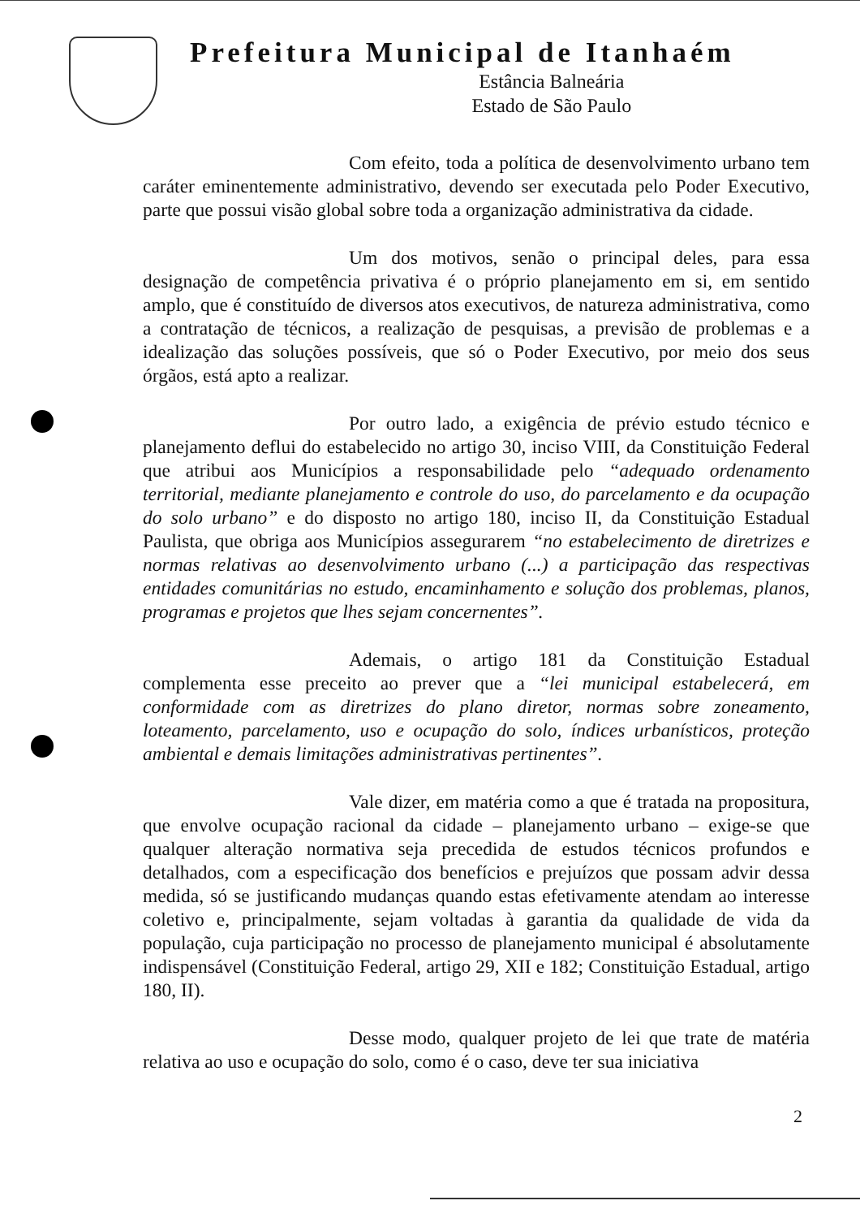Prefeitura Municipal de Itanhaém
Estância Balneária
Estado de São Paulo
Com efeito, toda a política de desenvolvimento urbano tem caráter eminentemente administrativo, devendo ser executada pelo Poder Executivo, parte que possui visão global sobre toda a organização administrativa da cidade.
Um dos motivos, senão o principal deles, para essa designação de competência privativa é o próprio planejamento em si, em sentido amplo, que é constituído de diversos atos executivos, de natureza administrativa, como a contratação de técnicos, a realização de pesquisas, a previsão de problemas e a idealização das soluções possíveis, que só o Poder Executivo, por meio dos seus órgãos, está apto a realizar.
Por outro lado, a exigência de prévio estudo técnico e planejamento deflui do estabelecido no artigo 30, inciso VIII, da Constituição Federal que atribui aos Municípios a responsabilidade pelo “adequado ordenamento territorial, mediante planejamento e controle do uso, do parcelamento e da ocupação do solo urbano” e do disposto no artigo 180, inciso II, da Constituição Estadual Paulista, que obriga aos Municípios assegurarem “no estabelecimento de diretrizes e normas relativas ao desenvolvimento urbano (...) a participação das respectivas entidades comunitárias no estudo, encaminhamento e solução dos problemas, planos, programas e projetos que lhes sejam concernentes”.
Ademais, o artigo 181 da Constituição Estadual complementa esse preceito ao prever que a “lei municipal estabelecerá, em conformidade com as diretrizes do plano diretor, normas sobre zoneamento, loteamento, parcelamento, uso e ocupação do solo, índices urbanísticos, proteção ambiental e demais limitações administrativas pertinentes”.
Vale dizer, em matéria como a que é tratada na propositura, que envolve ocupação racional da cidade – planejamento urbano – exige-se que qualquer alteração normativa seja precedida de estudos técnicos profundos e detalhados, com a especificação dos benefícios e prejuízos que possam advir dessa medida, só se justificando mudanças quando estas efetivamente atendam ao interesse coletivo e, principalmente, sejam voltadas à garantia da qualidade de vida da população, cuja participação no processo de planejamento municipal é absolutamente indispensável (Constituição Federal, artigo 29, XII e 182; Constituição Estadual, artigo 180, II).
Desse modo, qualquer projeto de lei que trate de matéria relativa ao uso e ocupação do solo, como é o caso, deve ter sua iniciativa
2